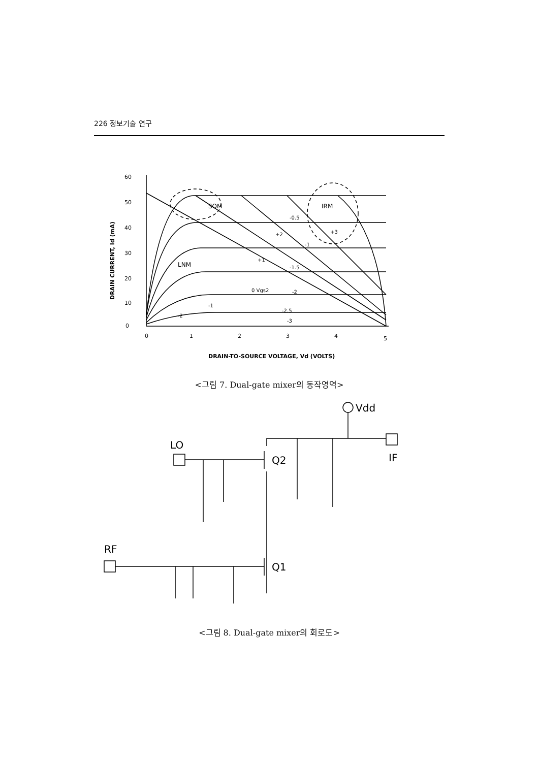226 정보기술 연구
60
50
40
30
20
10
0
0
1
2
3
4
5
DRAIN-TO-SOURCE VOLTAGE, Vd (VOLTS)
DRAIN CURRENT, Id (mA)
SOM
IRM
LNM
-0.5
-1
-1.5
-2
-2.5
-3
0 Vgs2
+2
+3
+1
-1
-2
<그림 7. Dual-gate mixer의 동작영역>
LO
Q2
IF
Vdd
RF
Q1
<그림 8. Dual-gate mixer의 회로도>